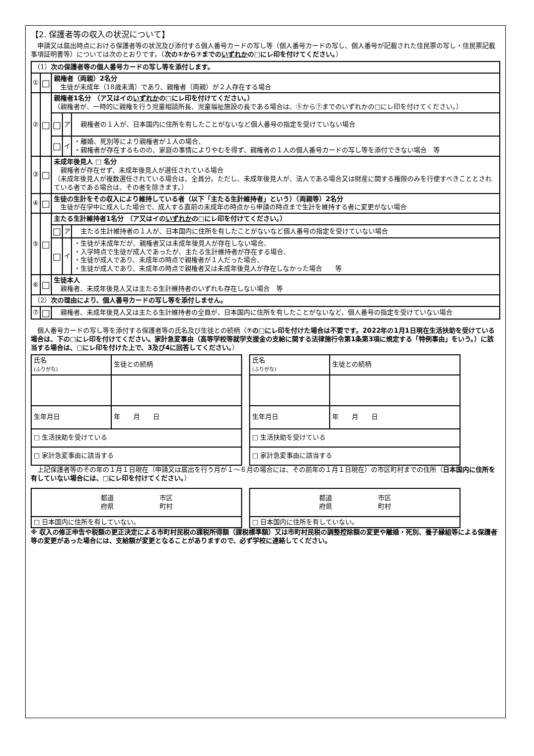【2. 保護者等の収入の状況について】
　申請又は届出時点における保護者等の状況及び添付する個人番号カードの写し等（個人番号カードの写し、個人番号が記載された住民票の写し・住民票記載事項証明書等）については次のとおりです。（次の①から⑦までのいずれかの□にレ印を付けてください。）
| （1） 次の保護者等の個人番号カードの写し等を添付します。 | | | | |
| ① | □ | 親権者（両親）2名分 生徒が未成年（18歳未満）であり、親権者（両親）が２人存在する場合 | | |
| ② | □ | 親権者1名分 （ア又はイの いずれか の□にレ印を付けてください。） （親権者が、一時的に親権を行う児童相談所長、児童福祉施設の長である場合は、⑤から⑦までのいずれかの□にレ印を付けてください。） | | |
| | | □ | ア | 親権者の１人が、日本国内に住所を有したことがないなど個人番号の指定を受けていない場合 |
| | | □ | イ | ・離婚、死別等により親権者が１人の場合、 ・親権者が存在するものの、家庭の事情によりやむを得ず、親権者の１人の個人番号カードの写し等を添付できない場合 等 |
| ③ | □ | 未成年後見人 □ 名分 親権者が存在せず、未成年後見人が選任されている場合 （未成年後見人が複数選任されている場合は、全員分。ただし、未成年後見人が、法人である場合又は財産に関する権限のみを行使すべきこととされている者である場合は、その者を除きます。） | | |
| ④ | □ | 生徒の生計をその収入により維持している者（以下「主たる生計維持者」という）（両親等）2名分 生徒が在学中に成人した場合で、成人する直前の未成年の時点から申請の時点まで生計を維持する者に変更がない場合 | | |
| ⑤ | □ | 主たる生計維持者1名分 （ア又はイの いずれか の□にレ印を付けてください。） | | |
| | | □ | ア | 主たる生計維持者の１人が、日本国内に住所を有したことがないなど個人番号の指定を受けていない場合 |
| | | □ | イ | ・生徒が未成年だが、親権者又は未成年後見人が存在しない場合、 ・入学時点で生徒が成人であったが、主たる生計維持者が存在する場合、 ・生徒が成人であり、未成年の時点で親権者が１人だった場合、 ・生徒が成人であり、未成年の時点で親権者又は未成年後見人が存在しなかった場合 等 |
| ⑥ | □ | 生徒本人 親権者、未成年後見人又は主たる生計維持者のいずれも存在しない場合 等 | | |
| （2） 次の理由により、個人番号カードの写し等を添付しません。 | | | | |
| ⑦ | □ | 親権者、未成年後見人又は主たる生計維持者の全員が、日本国内に住所を有したことがないなど、個人番号の指定を受けていない場合 | | |
　個人番号カードの写し等を添付する保護者等の氏名及び生徒との続柄（⑦の□にレ印を付けた場合は不要です。2022年の1月1日現在生活扶助を受けている場合は、下の□にレ印を付けてください。家計急変事由（高等学校等就学支援金の支給に関する法律施行令第1条第3項に規定する「特例事由」をいう。）に該当する場合は、□にレ印を付けた上で、3及び4に回答してください。）
| 氏名 (ふりがな) | 生徒との続柄 |
| 生年月日 | 年 月 日 |
| □ 生活扶助を受けている | |
| □ 家計急変事由に該当する | |
| 氏名 (ふりがな) | 生徒との続柄 |
| 生年月日 | 年 月 日 |
| □ 生活扶助を受けている | |
| □ 家計急変事由に該当する | |
　上記保護者等のその年の１月１日現在（申請又は届出を行う月が１～６月の場合には、その前年の１月１日現在）の市区町村までの住所（日本国内に住所を有していない場合には、□にレ印を付けてください。）
| 都道 市区 府県 町村 |
| □ 日本国内に住所を有していない。 |
| 都道 市区 府県 町村 |
| □ 日本国内に住所を有していない。 |
※ 収入の修正申告や税額の更正決定による市町村民税の課税所得額（課税標準額）又は市町村民税の調整控除額の変更や離婚・死別、養子縁組等による保護者等の変更があった場合には、支給額が変更となることがありますので、必ず学校に連絡してください。